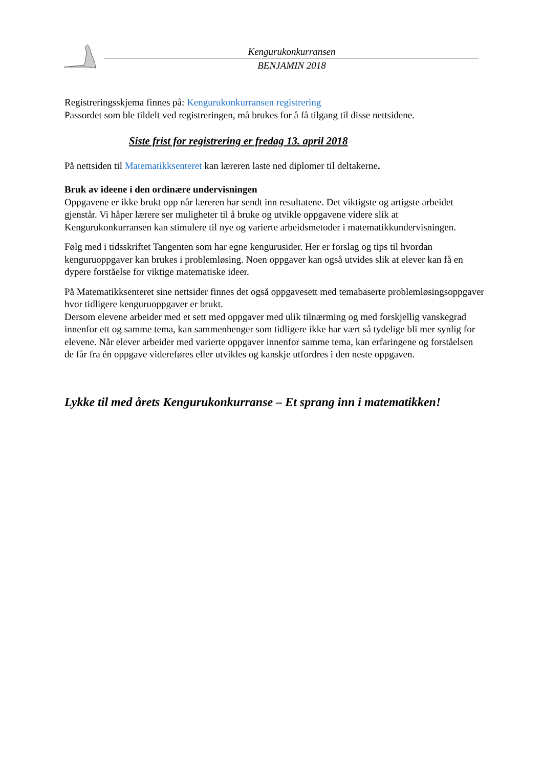Kengurukonkurransen
BENJAMIN 2018
Registreringsskjema finnes på: Kengurukonkurransen registrering
Passordet som ble tildelt ved registreringen, må brukes for å få tilgang til disse nettsidene.
Siste frist for registrering er fredag 13. april 2018
På nettsiden til Matematikksenteret kan læreren laste ned diplomer til deltakerne.
Bruk av ideene i den ordinære undervisningen
Oppgavene er ikke brukt opp når læreren har sendt inn resultatene. Det viktigste og artigste arbeidet gjenstår. Vi håper lærere ser muligheter til å bruke og utvikle oppgavene videre slik at Kengurukonkurransen kan stimulere til nye og varierte arbeidsmetoder i matematikkundervisningen.
Følg med i tidsskriftet Tangenten som har egne kengurusider. Her er forslag og tips til hvordan kenguruoppgaver kan brukes i problemløsing. Noen oppgaver kan også utvides slik at elever kan få en dypere forståelse for viktige matematiske ideer.
På Matematikksenteret sine nettsider finnes det også oppgavesett med temabaserte problemløsingsoppgaver hvor tidligere kenguruoppgaver er brukt.
Dersom elevene arbeider med et sett med oppgaver med ulik tilnærming og med forskjellig vanskegrad innenfor ett og samme tema, kan sammenhenger som tidligere ikke har vært så tydelige bli mer synlig for elevene. Når elever arbeider med varierte oppgaver innenfor samme tema, kan erfaringene og forståelsen de får fra én oppgave videreføres eller utvikles og kanskje utfordres i den neste oppgaven.
Lykke til med årets Kengurukonkurranse – Et sprang inn i matematikken!